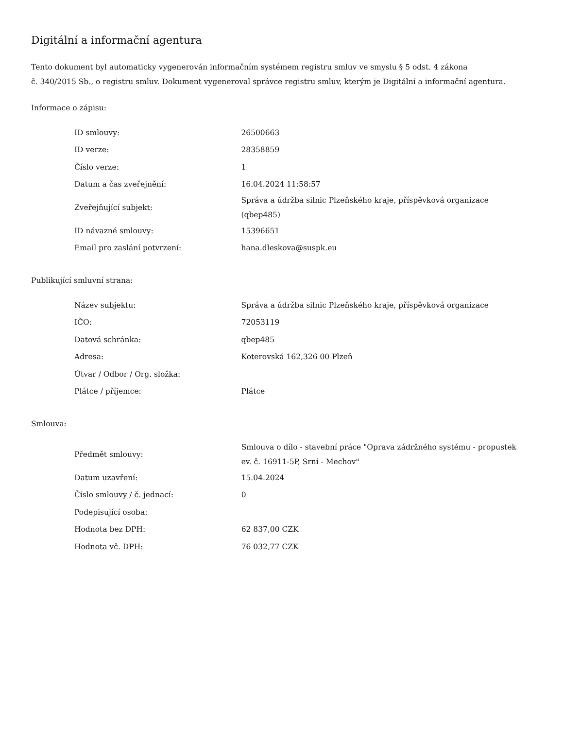Digitální a informační agentura
Tento dokument byl automaticky vygenerován informačním systémem registru smluv ve smyslu § 5 odst. 4 zákona
č. 340/2015 Sb., o registru smluv. Dokument vygeneroval správce registru smluv, kterým je Digitální a informační agentura.
Informace o zápisu:
| ID smlouvy: | 26500663 |
| ID verze: | 28358859 |
| Číslo verze: | 1 |
| Datum a čas zveřejnění: | 16.04.2024 11:58:57 |
| Zveřejňující subjekt: | Správa a údržba silnic Plzeňského kraje, příspěvková organizace (qbep485) |
| ID návazné smlouvy: | 15396651 |
| Email pro zaslání potvrzení: | hana.dleskova@suspk.eu |
Publikující smluvní strana:
| Název subjektu: | Správa a údržba silnic Plzeňského kraje, příspěvková organizace |
| IČO: | 72053119 |
| Datová schránka: | qbep485 |
| Adresa: | Koterovská 162,326 00 Plzeň |
| Útvar / Odbor / Org. složka: | |
| Plátce / příjemce: | Plátce |
Smlouva:
| Předmět smlouvy: | Smlouva o dílo - stavební práce "Oprava zádržného systému - propustek ev. č. 16911-5P, Srní - Mechov" |
| Datum uzavření: | 15.04.2024 |
| Číslo smlouvy / č. jednací: | 0 |
| Podepisující osoba: | |
| Hodnota bez DPH: | 62 837,00 CZK |
| Hodnota vč. DPH: | 76 032,77 CZK |